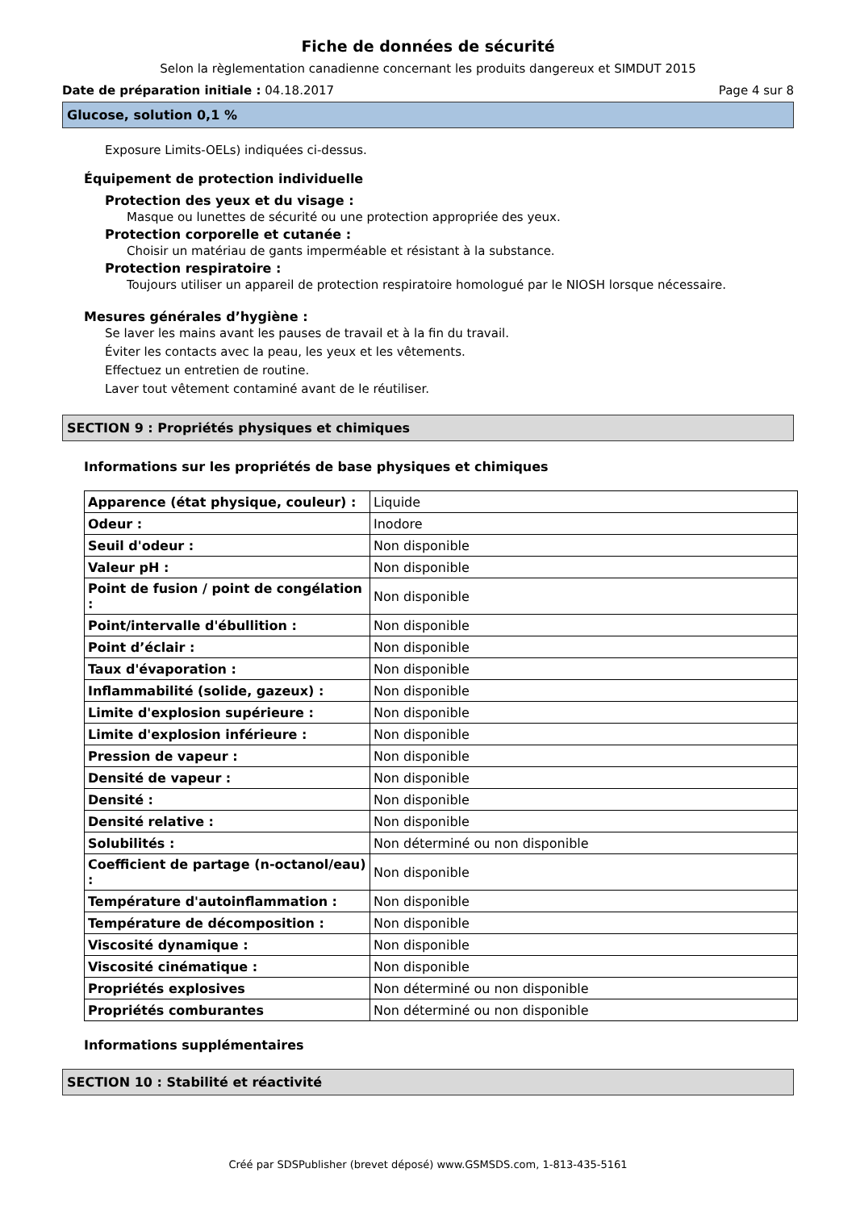Fiche de données de sécurité
Selon la règlementation canadienne concernant les produits dangereux et SIMDUT 2015
Date de préparation initiale : 04.18.2017 Page 4 sur 8
Glucose, solution 0,1 %
Exposure Limits-OELs) indiquées ci-dessus.
Équipement de protection individuelle
Protection des yeux et du visage :
Masque ou lunettes de sécurité ou une protection appropriée des yeux.
Protection corporelle et cutanée :
Choisir un matériau de gants imperméable et résistant à la substance.
Protection respiratoire :
Toujours utiliser un appareil de protection respiratoire homologué par le NIOSH lorsque nécessaire.
Mesures générales d’hygiène :
Se laver les mains avant les pauses de travail et à la fin du travail.
Éviter les contacts avec la peau, les yeux et les vêtements.
Effectuez un entretien de routine.
Laver tout vêtement contaminé avant de le réutiliser.
SECTION 9 : Propriétés physiques et chimiques
Informations sur les propriétés de base physiques et chimiques
| Apparence (état physique, couleur) : | Liquide |
| Odeur : | Inodore |
| Seuil d'odeur : | Non disponible |
| Valeur pH : | Non disponible |
| Point de fusion / point de congélation : | Non disponible |
| Point/intervalle d'ébullition : | Non disponible |
| Point d’éclair : | Non disponible |
| Taux d'évaporation : | Non disponible |
| Inflammabilité (solide, gazeux) : | Non disponible |
| Limite d'explosion supérieure : | Non disponible |
| Limite d'explosion inférieure : | Non disponible |
| Pression de vapeur : | Non disponible |
| Densité de vapeur : | Non disponible |
| Densité : | Non disponible |
| Densité relative : | Non disponible |
| Solubilités : | Non déterminé ou non disponible |
| Coefficient de partage (n-octanol/eau) : | Non disponible |
| Température d'autoinflammation : | Non disponible |
| Température de décomposition : | Non disponible |
| Viscosité dynamique : | Non disponible |
| Viscosité cinématique : | Non disponible |
| Propriétés explosives | Non déterminé ou non disponible |
| Propriétés comburantes | Non déterminé ou non disponible |
Informations supplémentaires
SECTION 10 : Stabilité et réactivité
Créé par SDSPublisher (brevet déposé) www.GSMSDS.com, 1-813-435-5161